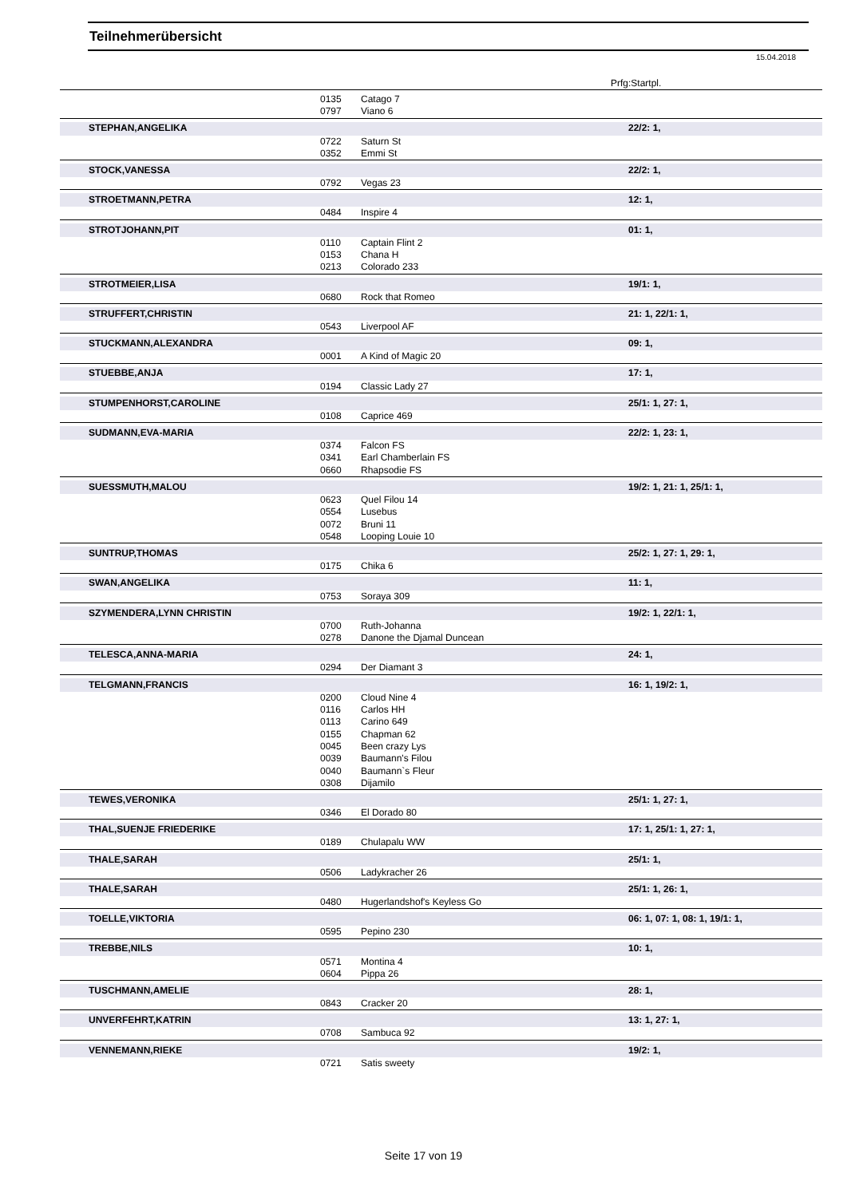Teilnehmerübersicht
15.04.2018
Prfg:Startpl.
| | 0135 | Catago 7 | |
| | 0797 | Viano 6 | |
| STEPHAN,ANGELIKA | | | 22/2: 1, |
| | 0722 | Saturn St | |
| | 0352 | Emmi St | |
| STOCK,VANESSA | | | 22/2: 1, |
| | 0792 | Vegas 23 | |
| STROETMANN,PETRA | | | 12: 1, |
| | 0484 | Inspire 4 | |
| STROTJOHANN,PIT | | | 01: 1, |
| | 0110 | Captain Flint 2 | |
| | 0153 | Chana H | |
| | 0213 | Colorado 233 | |
| STROTMEIER,LISA | | | 19/1: 1, |
| | 0680 | Rock that Romeo | |
| STRUFFERT,CHRISTIN | | | 21: 1, 22/1: 1, |
| | 0543 | Liverpool AF | |
| STUCKMANN,ALEXANDRA | | | 09: 1, |
| | 0001 | A Kind of Magic 20 | |
| STUEBBE,ANJA | | | 17: 1, |
| | 0194 | Classic Lady 27 | |
| STUMPENHORST,CAROLINE | | | 25/1: 1, 27: 1, |
| | 0108 | Caprice 469 | |
| SUDMANN,EVA-MARIA | | | 22/2: 1, 23: 1, |
| | 0374 | Falcon FS | |
| | 0341 | Earl Chamberlain FS | |
| | 0660 | Rhapsodie FS | |
| SUESSMUTH,MALOU | | | 19/2: 1, 21: 1, 25/1: 1, |
| | 0623 | Quel Filou 14 | |
| | 0554 | Lusebus | |
| | 0072 | Bruni 11 | |
| | 0548 | Looping Louie 10 | |
| SUNTRUP,THOMAS | | | 25/2: 1, 27: 1, 29: 1, |
| | 0175 | Chika 6 | |
| SWAN,ANGELIKA | | | 11: 1, |
| | 0753 | Soraya 309 | |
| SZYMENDERA,LYNN CHRISTIN | | | 19/2: 1, 22/1: 1, |
| | 0700 | Ruth-Johanna | |
| | 0278 | Danone the Djamal Duncean | |
| TELESCA,ANNA-MARIA | | | 24: 1, |
| | 0294 | Der Diamant 3 | |
| TELGMANN,FRANCIS | | | 16: 1, 19/2: 1, |
| | 0200 | Cloud Nine 4 | |
| | 0116 | Carlos HH | |
| | 0113 | Carino 649 | |
| | 0155 | Chapman 62 | |
| | 0045 | Been crazy Lys | |
| | 0039 | Baumann's Filou | |
| | 0040 | Baumann`s Fleur | |
| | 0308 | Dijamilo | |
| TEWES,VERONIKA | | | 25/1: 1, 27: 1, |
| | 0346 | El Dorado 80 | |
| THAL,SUENJE FRIEDERIKE | | | 17: 1, 25/1: 1, 27: 1, |
| | 0189 | Chulapalu WW | |
| THALE,SARAH | | | 25/1: 1, |
| | 0506 | Ladykracher 26 | |
| THALE,SARAH | | | 25/1: 1, 26: 1, |
| | 0480 | Hugerlandshof's Keyless Go | |
| TOELLE,VIKTORIA | | | 06: 1, 07: 1, 08: 1, 19/1: 1, |
| | 0595 | Pepino 230 | |
| TREBBE,NILS | | | 10: 1, |
| | 0571 | Montina 4 | |
| | 0604 | Pippa 26 | |
| TUSCHMANN,AMELIE | | | 28: 1, |
| | 0843 | Cracker 20 | |
| UNVERFEHRT,KATRIN | | | 13: 1, 27: 1, |
| | 0708 | Sambuca 92 | |
| VENNEMANN,RIEKE | | | 19/2: 1, |
| | 0721 | Satis sweety | |
Seite 17 von 19